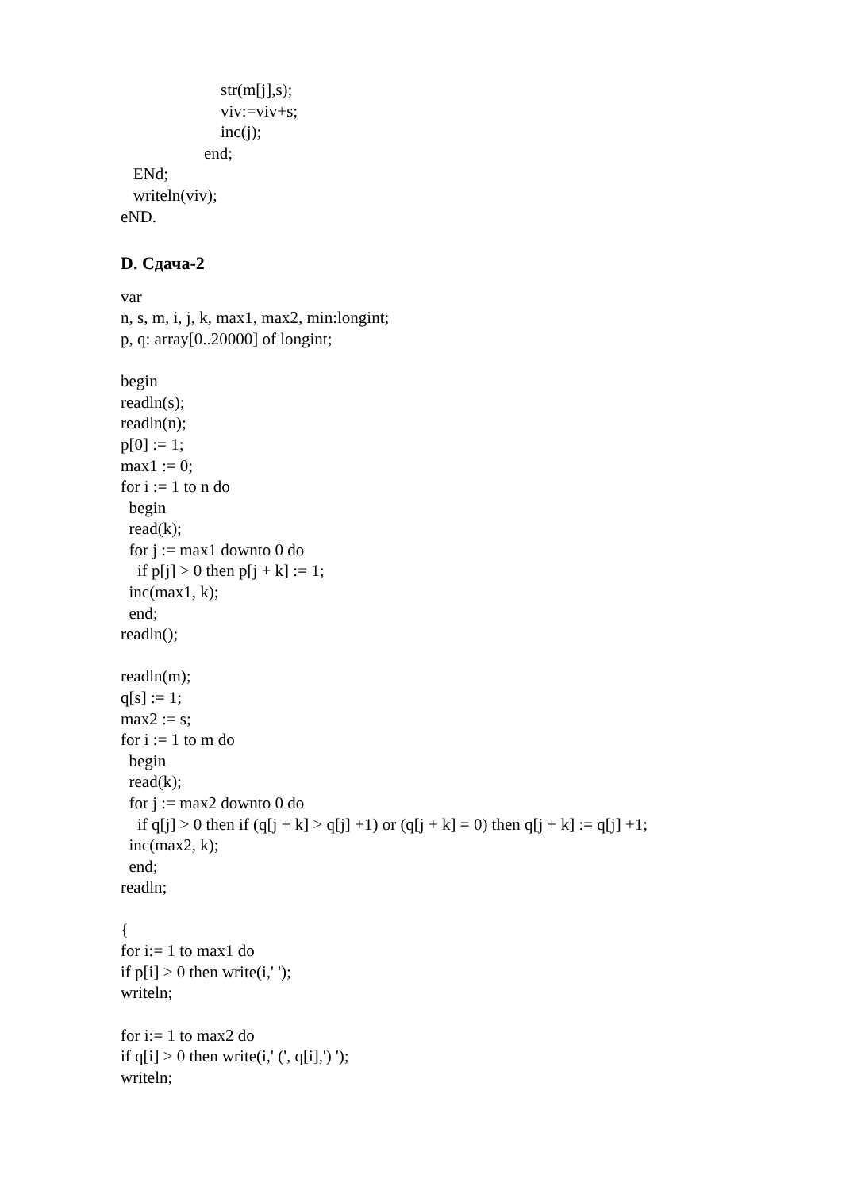str(m[j],s);
viv:=viv+s;
inc(j);
end;
ENd;
writeln(viv);
eND.
D. Сдача-2
var
n, s, m, i, j, k, max1, max2, min:longint;
p, q: array[0..20000] of longint;
begin
readln(s);
readln(n);
p[0] := 1;
max1 := 0;
for i := 1 to n do
begin
read(k);
for j := max1 downto 0 do
if p[j] > 0 then p[j + k] := 1;
inc(max1, k);
end;
readln();
readln(m);
q[s] := 1;
max2 := s;
for i := 1 to m do
begin
read(k);
for j := max2 downto 0 do
if q[j] > 0 then if (q[j + k] > q[j] +1) or (q[j + k] = 0) then q[j + k] := q[j] +1;
inc(max2, k);
end;
readln;
{
for i:= 1 to max1 do
if p[i] > 0 then write(i,' ');
writeln;
for i:= 1 to max2 do
if q[i] > 0 then write(i,' (', q[i],') ');
writeln;